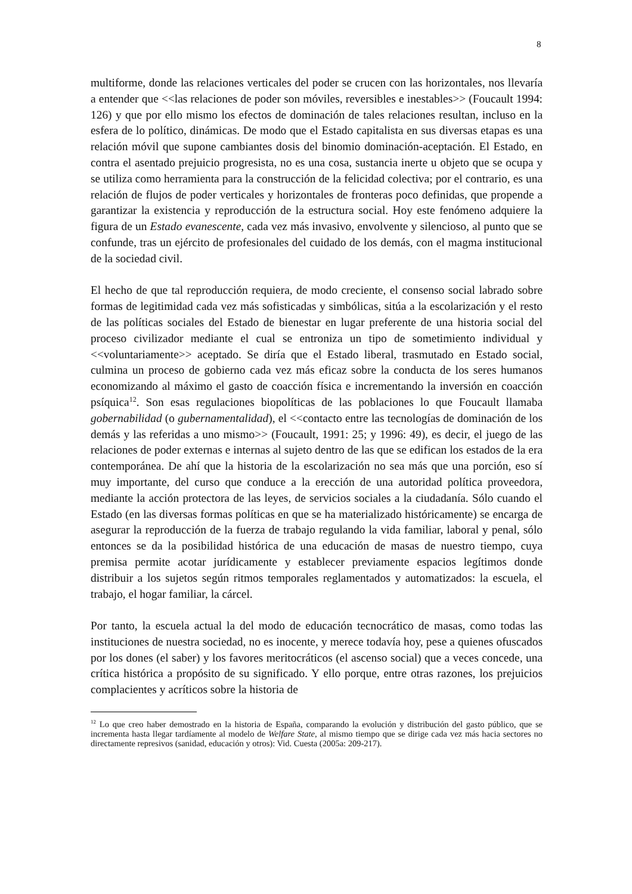8
multiforme, donde las relaciones verticales del poder se crucen con las horizontales, nos llevaría a entender que <<las relaciones de poder son móviles, reversibles e inestables>> (Foucault 1994: 126) y que por ello mismo los efectos de dominación de tales relaciones resultan, incluso en la esfera de lo político, dinámicas. De modo que el Estado capitalista en sus diversas etapas es una relación móvil que supone cambiantes dosis del binomio dominación-aceptación. El Estado, en contra el asentado prejuicio progresista, no es una cosa, sustancia inerte u objeto que se ocupa y se utiliza como herramienta para la construcción de la felicidad colectiva; por el contrario, es una relación de flujos de poder verticales y horizontales de fronteras poco definidas, que propende a garantizar la existencia y reproducción de la estructura social. Hoy este fenómeno adquiere la figura de un Estado evanescente, cada vez más invasivo, envolvente y silencioso, al punto que se confunde, tras un ejército de profesionales del cuidado de los demás, con el magma institucional de la sociedad civil.
El hecho de que tal reproducción requiera, de modo creciente, el consenso social labrado sobre formas de legitimidad cada vez más sofisticadas y simbólicas, sitúa a la escolarización y el resto de las políticas sociales del Estado de bienestar en lugar preferente de una historia social del proceso civilizador mediante el cual se entroniza un tipo de sometimiento individual y <<voluntariamente>> aceptado. Se diría que el Estado liberal, trasmutado en Estado social, culmina un proceso de gobierno cada vez más eficaz sobre la conducta de los seres humanos economizando al máximo el gasto de coacción física e incrementando la inversión en coacción psíquica<sup>12</sup>. Son esas regulaciones biopolíticas de las poblaciones lo que Foucault llamaba gobernabilidad (o gubernamentalidad), el <<contacto entre las tecnologías de dominación de los demás y las referidas a uno mismo>> (Foucault, 1991: 25; y 1996: 49), es decir, el juego de las relaciones de poder externas e internas al sujeto dentro de las que se edifican los estados de la era contemporánea. De ahí que la historia de la escolarización no sea más que una porción, eso sí muy importante, del curso que conduce a la erección de una autoridad política proveedora, mediante la acción protectora de las leyes, de servicios sociales a la ciudadanía. Sólo cuando el Estado (en las diversas formas políticas en que se ha materializado históricamente) se encarga de asegurar la reproducción de la fuerza de trabajo regulando la vida familiar, laboral y penal, sólo entonces se da la posibilidad histórica de una educación de masas de nuestro tiempo, cuya premisa permite acotar jurídicamente y establecer previamente espacios legítimos donde distribuir a los sujetos según ritmos temporales reglamentados y automatizados: la escuela, el trabajo, el hogar familiar, la cárcel.
Por tanto, la escuela actual la del modo de educación tecnocrático de masas, como todas las instituciones de nuestra sociedad, no es inocente, y merece todavía hoy, pese a quienes ofuscados por los dones (el saber) y los favores meritocráticos (el ascenso social) que a veces concede, una crítica histórica a propósito de su significado. Y ello porque, entre otras razones, los prejuicios complacientes y acríticos sobre la historia de
<sup>12</sup> Lo que creo haber demostrado en la historia de España, comparando la evolución y distribución del gasto público, que se incrementa hasta llegar tardíamente al modelo de Welfare State, al mismo tiempo que se dirige cada vez más hacia sectores no directamente represivos (sanidad, educación y otros): Vid. Cuesta (2005a: 209-217).